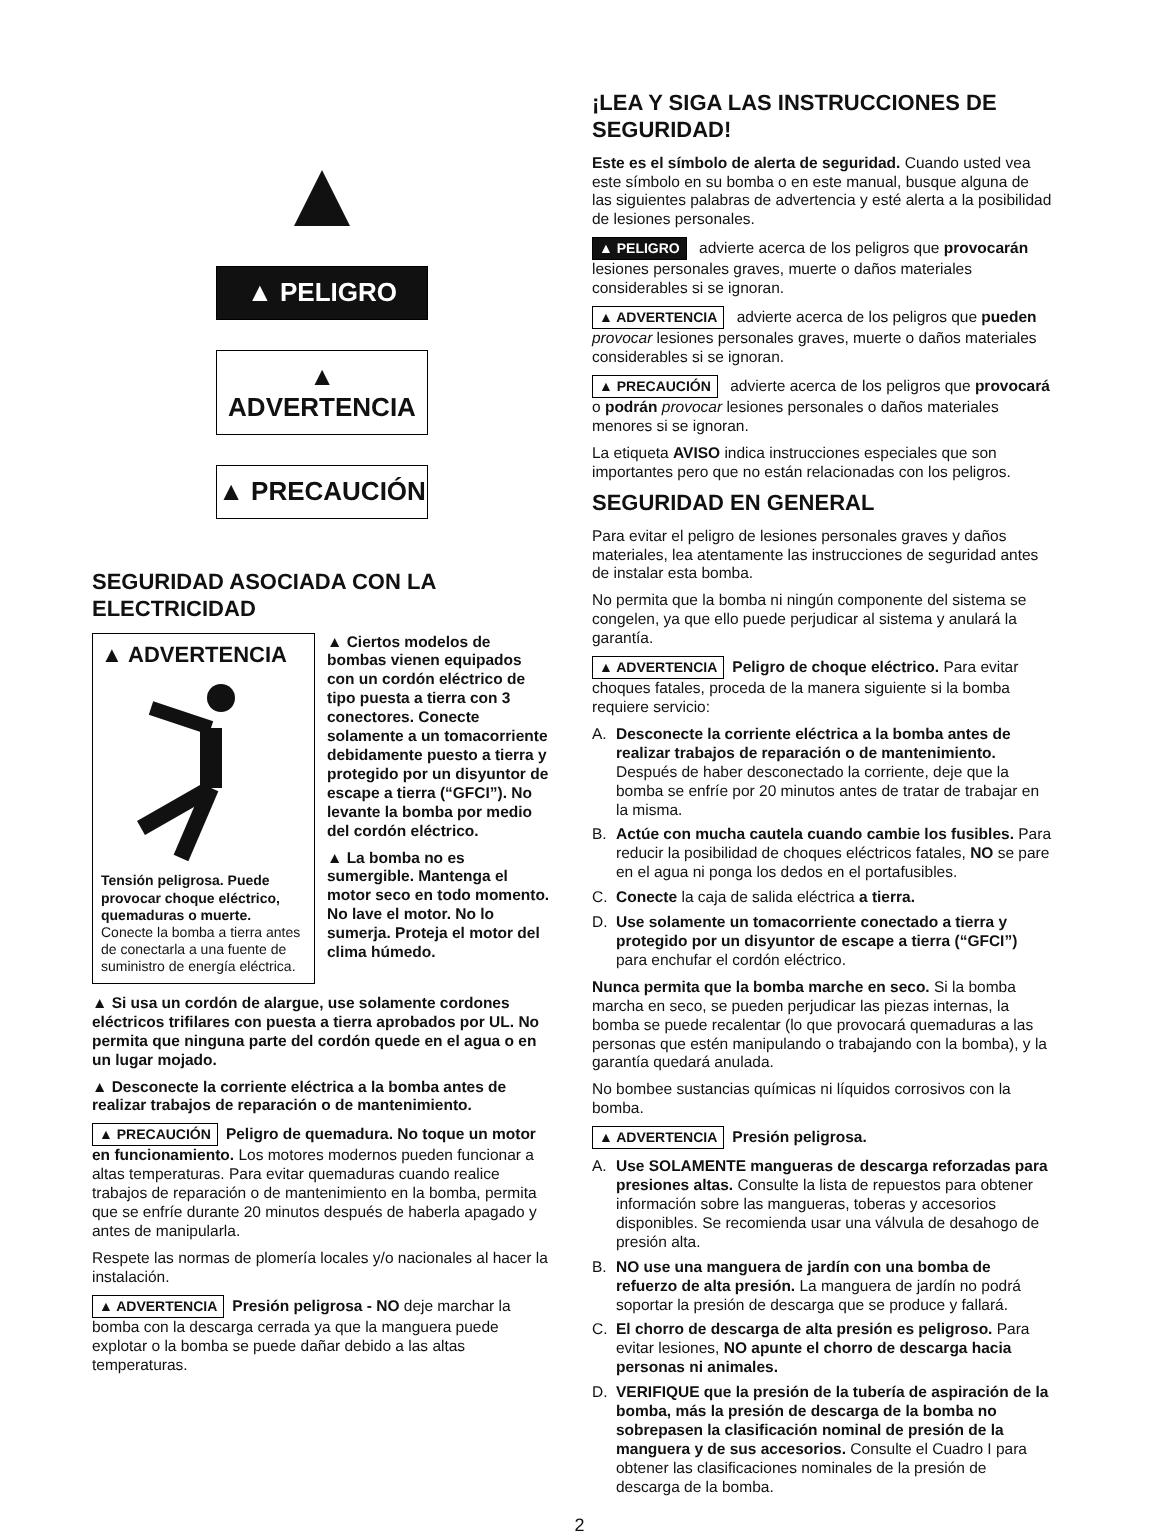▲ PELIGRO
▲ ADVERTENCIA
▲ PRECAUCIÓN
SEGURIDAD ASOCIADA CON LA ELECTRICIDAD
▲ ADVERTENCIA
Tensión peligrosa. Puede provocar choque eléctrico, quemaduras o muerte.
Conecte la bomba a tierra antes de conectarla a una fuente de suministro de energía eléctrica.
▲ Ciertos modelos de bombas vienen equipados con un cordón eléctrico de tipo puesta a tierra con 3 conectores. Conecte solamente a un tomacorriente debidamente puesto a tierra y protegido por un disyuntor de escape a tierra (“GFCI”). No levante la bomba por medio del cordón eléctrico.
▲ La bomba no es sumergible. Mantenga el motor seco en todo momento. No lave el motor. No lo sumerja. Proteja el motor del clima húmedo.
▲ Si usa un cordón de alargue, use solamente cordones eléctricos trifilares con puesta a tierra aprobados por UL. No permita que ninguna parte del cordón quede en el agua o en un lugar mojado.
▲ Desconecte la corriente eléctrica a la bomba antes de realizar trabajos de reparación o de mantenimiento.
▲ PRECAUCIÓN Peligro de quemadura. No toque un motor en funcionamiento. Los motores modernos pueden funcionar a altas temperaturas. Para evitar quemaduras cuando realice trabajos de reparación o de mantenimiento en la bomba, permita que se enfríe durante 20 minutos después de haberla apagado y antes de manipularla.
Respete las normas de plomería locales y/o nacionales al hacer la instalación.
▲ ADVERTENCIA Presión peligrosa - NO deje marchar la bomba con la descarga cerrada ya que la manguera puede explotar o la bomba se puede dañar debido a las altas temperaturas.
¡LEA Y SIGA LAS INSTRUCCIONES DE SEGURIDAD!
Este es el símbolo de alerta de seguridad. Cuando usted vea este símbolo en su bomba o en este manual, busque alguna de las siguientes palabras de advertencia y esté alerta a la posibilidad de lesiones personales.
▲ PELIGRO advierte acerca de los peligros que provocarán lesiones personales graves, muerte o daños materiales considerables si se ignoran.
▲ ADVERTENCIA advierte acerca de los peligros que pueden provocar lesiones personales graves, muerte o daños materiales considerables si se ignoran.
▲ PRECAUCIÓN advierte acerca de los peligros que provocará o podrán provocar lesiones personales o daños materiales menores si se ignoran.
La etiqueta AVISO indica instrucciones especiales que son importantes pero que no están relacionadas con los peligros.
SEGURIDAD EN GENERAL
Para evitar el peligro de lesiones personales graves y daños materiales, lea atentamente las instrucciones de seguridad antes de instalar esta bomba.
No permita que la bomba ni ningún componente del sistema se congelen, ya que ello puede perjudicar al sistema y anulará la garantía.
▲ ADVERTENCIA Peligro de choque eléctrico. Para evitar choques fatales, proceda de la manera siguiente si la bomba requiere servicio:
A. Desconecte la corriente eléctrica a la bomba antes de realizar trabajos de reparación o de mantenimiento. Después de haber desconectado la corriente, deje que la bomba se enfríe por 20 minutos antes de tratar de trabajar en la misma.
B. Actúe con mucha cautela cuando cambie los fusibles. Para reducir la posibilidad de choques eléctricos fatales, NO se pare en el agua ni ponga los dedos en el portafusibles.
C. Conecte la caja de salida eléctrica a tierra.
D. Use solamente un tomacorriente conectado a tierra y protegido por un disyuntor de escape a tierra (“GFCI”) para enchufar el cordón eléctrico.
Nunca permita que la bomba marche en seco. Si la bomba marcha en seco, se pueden perjudicar las piezas internas, la bomba se puede recalentar (lo que provocará quemaduras a las personas que estén manipulando o trabajando con la bomba), y la garantía quedará anulada.
No bombee sustancias químicas ni líquidos corrosivos con la bomba.
▲ ADVERTENCIA Presión peligrosa.
A. Use SOLAMENTE mangueras de descarga reforzadas para presiones altas. Consulte la lista de repuestos para obtener información sobre las mangueras, toberas y accesorios disponibles. Se recomienda usar una válvula de desahogo de presión alta.
B. NO use una manguera de jardín con una bomba de refuerzo de alta presión. La manguera de jardín no podrá soportar la presión de descarga que se produce y fallará.
C. El chorro de descarga de alta presión es peligroso. Para evitar lesiones, NO apunte el chorro de descarga hacia personas ni animales.
D. VERIFIQUE que la presión de la tubería de aspiración de la bomba, más la presión de descarga de la bomba no sobrepasen la clasificación nominal de presión de la manguera y de sus accesorios. Consulte el Cuadro I para obtener las clasificaciones nominales de la presión de descarga de la bomba.
2